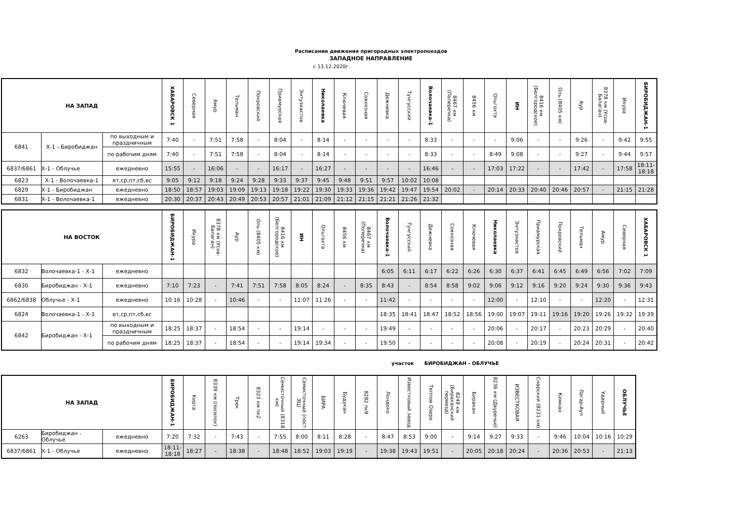Расписание движения пригородных электропоездов
ЗАПАДНОЕ НАПРАВЛЕНИЕ
с 13.12.2020г.
| НА ЗАПАД | | | ХАБАРОВСК 1 | Северная | Амур | Тельман | Покровский | Приамурская | Энтузиастов | Николаевка | Ключевая | Совхозная | Дежневка | Тунгусский | Волочаевка-1 | 8467 км (Поперечка) | 8456 км | Ольгохта | ИН | 8416 км (Белгородское) | Оль (8405 км) | Аур | 8378 км (Усов-Балаган) | Икура | БИРОБИДЖАН-1 |
| --- | --- | --- | --- | --- | --- | --- | --- | --- | --- | --- | --- | --- | --- | --- | --- | --- | --- | --- | --- | --- | --- | --- | --- | --- | --- |
| 6841 | Х-1 - Биробиджан | по выходным и праздничным | 7:40 | - | 7:51 | 7:58 | - | 8:04 | - | 8:14 | - | - | - | - | 8:33 | - | - | - | 9:06 | - | - | 9:26 | - | 9:42 | 9:55 |
| | | по рабочим дням | 7:40 | - | 7:51 | 7:58 | - | 8:04 | - | 8:14 | - | - | - | - | 8:33 | - | - | 8:49 | 9:08 | - | - | 9:27 | - | 9:44 | 9:57 |
| 6837/6861 | Х-1 - Облучье | ежедневно | 15:55 | - | 16:06 | - | - | 16:17 | - | 16:27 | - | - | - | - | 16:46 | - | - | 17:03 | 17:22 | - | - | 17:42 | - | 17:58 | 18:11-18:18 |
| 6823 | Х-1 - Волочаевка-1 | вт,ср,пт,сб,вс | 9:05 | 9:12 | 9:18 | 9:24 | 9:28 | 9:33 | 9:37 | 9:45 | 9:48 | 9:51 | 9:57 | 10:02 | 10:08 | | | | | | | | | | |
| 6829 | Х-1 - Биробиджан | ежедневно | 18:50 | 18:57 | 19:03 | 19:09 | 19:13 | 19:18 | 19:22 | 19:30 | 19:33 | 19:36 | 19:42 | 19:47 | 19:54 | 20:02 | - | 20:14 | 20:33 | 20:40 | 20:46 | 20:57 | - | 21:15 | 21:28 |
| 6831 | Х-1 - Волочаевка-1 | ежедневно | 20:30 | 20:37 | 20:43 | 20:49 | 20:53 | 20:57 | 21:01 | 21:09 | 21:12 | 21:15 | 21:21 | 21:26 | 21:32 | | | | | | | | | | |
| НА ВОСТОК | | | БИРОБИДЖАН-1 | Икура | 8378 км (Усов-Балаган) | Аур | Оль (8405 км) | 8416 км (Белгородское) | ИН | Ольгохта | 8456 км | 8467 км (Поперечка) | Волочаевка-1 | Тунгусский | Дежневка | Совхозная | Ключевая | Николаевка | Энтузиастов | Приамурская | Покровский | Тельман | Амур | Северная | ХАБАРОВСК 1 |
| --- | --- | --- | --- | --- | --- | --- | --- | --- | --- | --- | --- | --- | --- | --- | --- | --- | --- | --- | --- | --- | --- | --- | --- | --- | --- |
| 6832 | Волочаевка-1 - Х-1 | ежедневно | | | | | | | | | | | 6:05 | 6:11 | 6:17 | 6:22 | 6:26 | 6:30 | 6:37 | 6:41 | 6:45 | 6:49 | 6:56 | 7:02 | 7:09 |
| 6830 | Биробиджан - Х-1 | ежедневно | 7:10 | 7:23 | - | 7:41 | 7:51 | 7:58 | 8:05 | 8:24 | - | 8:35 | 8:43 | - | 8:54 | 8:58 | 9:02 | 9:06 | 9:12 | 9:16 | 9:20 | 9:24 | 9:30 | 9:36 | 9:43 |
| 6862/6838 | Облучье - Х-1 | ежедневно | 10:16 | 10:28 | - | 10:46 | - | - | 11:07 | 11:26 | - | - | 11:42 | - | - | - | - | 12:00 | - | 12:10 | - | - | 12:20 | - | 12:31 |
| 6824 | Волочаевка-1 - Х-1 | вт,ср,пт,сб,вс | | | | | | | | | | | 18:35 | 18:41 | 18:47 | 18:52 | 18:56 | 19:00 | 19:07 | 19:11 | 19:16 | 19:20 | 19:26 | 19:32 | 19:39 |
| 6842 | Биробиджан - Х-1 | по выходным и праздничным | 18:25 | 18:37 | - | 18:54 | - | - | 19:14 | - | - | - | 19:49 | - | - | - | - | 20:06 | - | 20:17 | - | 20:23 | 20:29 | - | 20:40 |
| | | по рабочим дням | 18:25 | 18:37 | - | 18:54 | - | - | 19:14 | 19:34 | - | - | 19:50 | - | - | - | - | 20:08 | - | 20:19 | - | 20:24 | 20:31 | - | 20:42 |
участок БИРОБИДЖАН - ОБЛУЧЬЕ
| НА ЗАПАД | | | БИРОБИДЖАН-1 | Кирга | 8339 км (поселок) | Трек | 8323 км пк2 | Семисточный (8318 км) | Семисточный (пост ЭЦ) | БИРА | Будукан | 8282 пк9 | Лондоко | Известковый завод | Теплое Озеро | 8249 км (Бираканский переезд) | Биракан | 8236 км (Двуречье) | ИЗВЕСТКОВАЯ | Снарский (8231 км) | Кимкан | Лагар-Аул | Ударный | ОБЛУЧЬЕ |
| --- | --- | --- | --- | --- | --- | --- | --- | --- | --- | --- | --- | --- | --- | --- | --- | --- | --- | --- | --- | --- | --- | --- | --- | --- |
| 6263 | Биробиджан - Облучье | ежедневно | 7:20 | 7:32 | - | 7:43 | - | 7:55 | 8:00 | 8:11 | 8:28 | - | 8:47 | 8:53 | 9:00 | - | 9:14 | 9:27 | 9:33 | - | 9:46 | 10:04 | 10:16 | 10:29 |
| 6837/6861 | Х-1 - Облучье | ежедневно | 18:11-18:18 | 18:27 | - | 18:38 | - | 18:48 | 18:52 | 19:03 | 19:19 | - | 19:38 | 19:43 | 19:51 | - | 20:05 | 20:18 | 20:24 | - | 20:36 | 20:53 | - | 21:13 |